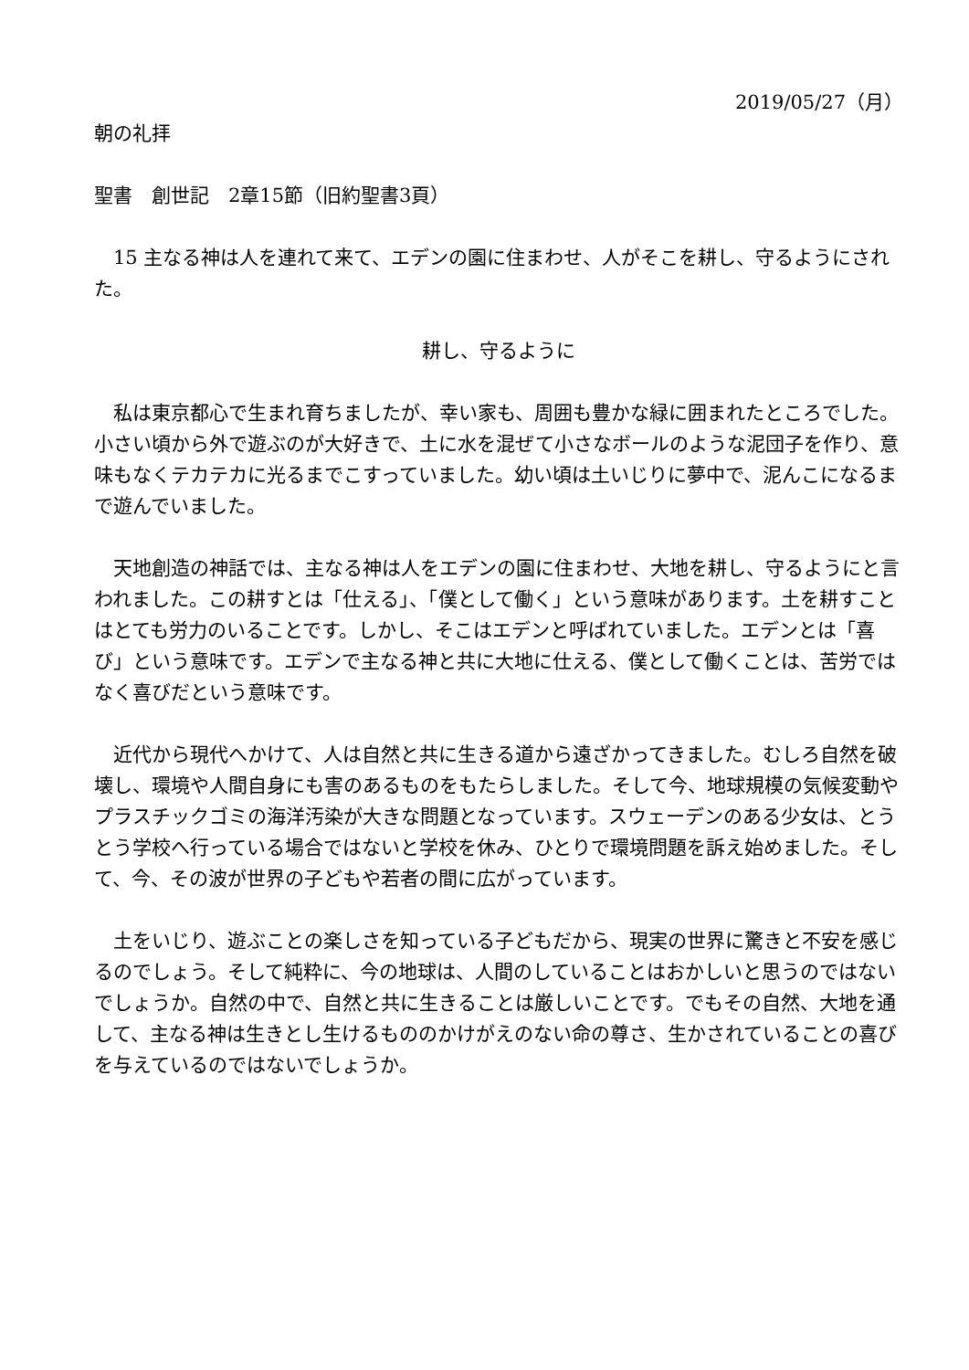2019/05/27（月）
朝の礼拝
聖書　創世記　2章15節（旧約聖書3頁）
　15 主なる神は人を連れて来て、エデンの園に住まわせ、人がそこを耕し、守るようにされた。
耕し、守るように
　私は東京都心で生まれ育ちましたが、幸い家も、周囲も豊かな緑に囲まれたところでした。小さい頃から外で遊ぶのが大好きで、土に水を混ぜて小さなボールのような泥団子を作り、意味もなくテカテカに光るまでこすっていました。幼い頃は土いじりに夢中で、泥んこになるまで遊んでいました。
　天地創造の神話では、主なる神は人をエデンの園に住まわせ、大地を耕し、守るようにと言われました。この耕すとは「仕える」、「僕として働く」という意味があります。土を耕すことはとても労力のいることです。しかし、そこはエデンと呼ばれていました。エデンとは「喜び」という意味です。エデンで主なる神と共に大地に仕える、僕として働くことは、苦労ではなく喜びだという意味です。
　近代から現代へかけて、人は自然と共に生きる道から遠ざかってきました。むしろ自然を破壊し、環境や人間自身にも害のあるものをもたらしました。そして今、地球規模の気候変動やプラスチックゴミの海洋汚染が大きな問題となっています。スウェーデンのある少女は、とうとう学校へ行っている場合ではないと学校を休み、ひとりで環境問題を訴え始めました。そして、今、その波が世界の子どもや若者の間に広がっています。
　土をいじり、遊ぶことの楽しさを知っている子どもだから、現実の世界に驚きと不安を感じるのでしょう。そして純粋に、今の地球は、人間のしていることはおかしいと思うのではないでしょうか。自然の中で、自然と共に生きることは厳しいことです。でもその自然、大地を通して、主なる神は生きとし生けるもののかけがえのない命の尊さ、生かされていることの喜びを与えているのではないでしょうか。